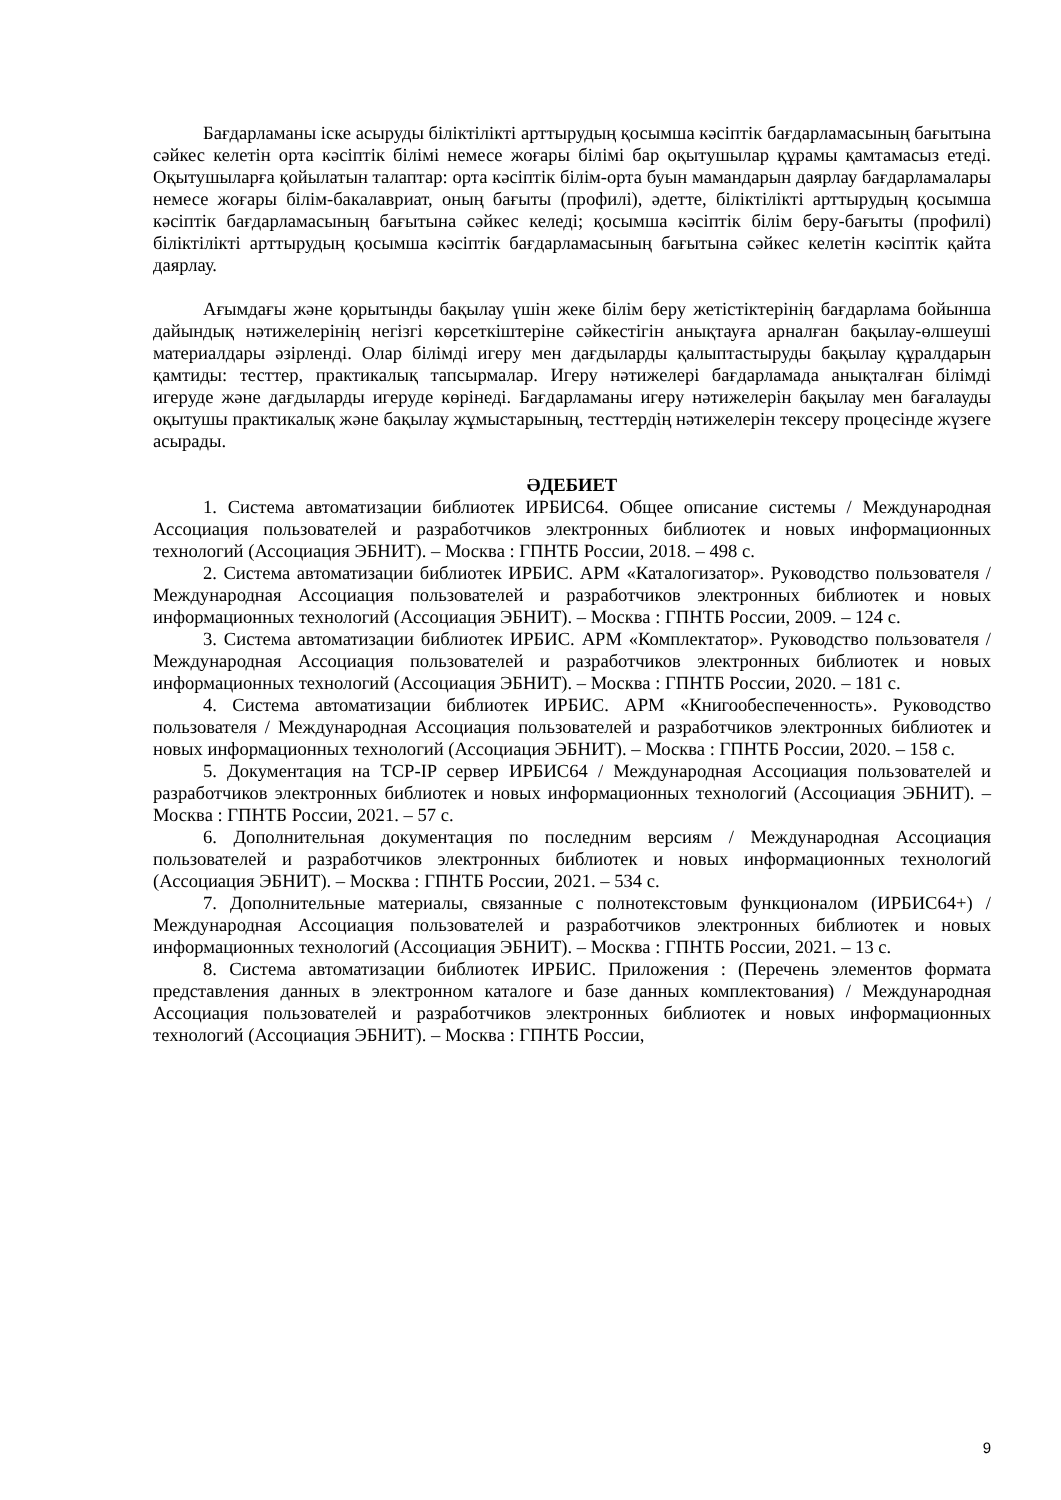Бағдарламаны іске асыруды біліктілікті арттырудың қосымша кәсіптік бағдарламасының бағытына сәйкес келетін орта кәсіптік білімі немесе жоғары білімі бар оқытушылар құрамы қамтамасыз етеді. Оқытушыларға қойылатын талаптар: орта кәсіптік білім-орта буын мамандарын даярлау бағдарламалары немесе жоғары білім-бакалавриат, оның бағыты (профилі), әдетте, біліктілікті арттырудың қосымша кәсіптік бағдарламасының бағытына сәйкес келеді; қосымша кәсіптік білім беру-бағыты (профилі) біліктілікті арттырудың қосымша кәсіптік бағдарламасының бағытына сәйкес келетін кәсіптік қайта даярлау.
Ағымдағы және қорытынды бақылау үшін жеке білім беру жетістіктерінің бағдарлама бойынша дайындық нәтижелерінің негізгі көрсеткіштеріне сәйкестігін анықтауға арналған бақылау-өлшеуші материалдары әзірленді. Олар білімді игеру мен дағдыларды қалыптастыруды бақылау құралдарын қамтиды: тесттер, практикалық тапсырмалар. Игеру нәтижелері бағдарламада анықталған білімді игеруде және дағдыларды игеруде көрінеді. Бағдарламаны игеру нәтижелерін бақылау мен бағалауды оқытушы практикалық және бақылау жұмыстарының, тесттердің нәтижелерін тексеру процесінде жүзеге асырады.
ӘДЕБИЕТ
1. Система автоматизации библиотек ИРБИС64. Общее описание системы / Международная Ассоциация пользователей и разработчиков электронных библиотек и новых информационных технологий (Ассоциация ЭБНИТ). – Москва : ГПНТБ России, 2018. – 498 с.
2. Система автоматизации библиотек ИРБИС. АРМ «Каталогизатор». Руководство пользователя / Международная Ассоциация пользователей и разработчиков электронных библиотек и новых информационных технологий (Ассоциация ЭБНИТ). – Москва : ГПНТБ России, 2009. – 124 с.
3. Система автоматизации библиотек ИРБИС. АРМ «Комплектатор». Руководство пользователя / Международная Ассоциация пользователей и разработчиков электронных библиотек и новых информационных технологий (Ассоциация ЭБНИТ). – Москва : ГПНТБ России, 2020. – 181 с.
4. Система автоматизации библиотек ИРБИС. АРМ «Книгообеспеченность». Руководство пользователя / Международная Ассоциация пользователей и разработчиков электронных библиотек и новых информационных технологий (Ассоциация ЭБНИТ). – Москва : ГПНТБ России, 2020. – 158 с.
5. Документация на TCP-IP сервер ИРБИС64 / Международная Ассоциация пользователей и разработчиков электронных библиотек и новых информационных технологий (Ассоциация ЭБНИТ). – Москва : ГПНТБ России, 2021. – 57 с.
6. Дополнительная документация по последним версиям / Международная Ассоциация пользователей и разработчиков электронных библиотек и новых информационных технологий (Ассоциация ЭБНИТ). – Москва : ГПНТБ России, 2021. – 534 с.
7. Дополнительные материалы, связанные с полнотекстовым функционалом (ИРБИС64+) / Международная Ассоциация пользователей и разработчиков электронных библиотек и новых информационных технологий (Ассоциация ЭБНИТ). – Москва : ГПНТБ России, 2021. – 13 с.
8. Система автоматизации библиотек ИРБИС. Приложения : (Перечень элементов формата представления данных в электронном каталоге и базе данных комплектования) / Международная Ассоциация пользователей и разработчиков электронных библиотек и новых информационных технологий (Ассоциация ЭБНИТ). – Москва : ГПНТБ России,
9